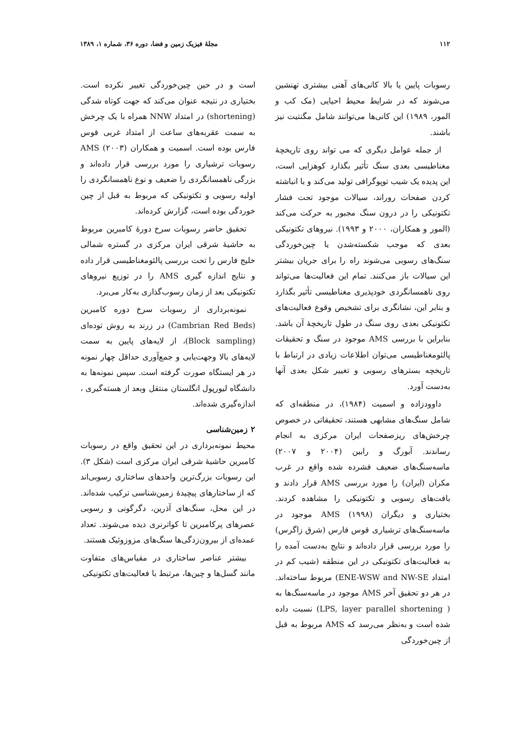۱۱۲ مجلهٔ فیزیک زمین و فضا، دوره ۳۶، شماره ۱، ۱۳۸۹
رسوبات پایین یا بالا کانی‌های آهنی بیشتری تهنشین می‌شوند که در شرایط محیط احیایی (مک کب و المور، ۱۹۸۹) این کانی‌ها می‌توانند شامل مگنتیت نیز باشند.
از جمله عوامل دیگری که می تواند روی تاریخچهٔ مغناطیسی بعدی سنگ تأثیر بگذارد کوهزایی است، این پدیده یک شیب توپوگرافی تولید می‌کند و با انباشته کردن صفحات روراند، سیالات موجود تحت فشار تکتونیکی را در درون سنگ مجبور به حرکت می‌کند (المور و همکاران، ۲۰۰۰ و ۱۹۹۳). نیروهای تکتونیکی بعدی که موجب شکسته‌شدن یا چین‌خوردگی سنگ‌های رسوبی می‌شوند راه را برای جریان بیشتر این سیالات باز می‌کنند. تمام این فعالیت‌ها می‌تواند روی ناهمسانگردی خودپذیری مغناطیسی تأثیر بگذارد و بنابر این، نشانگری برای تشخیص وقوع فعالیت‌های تکتونیکی بعدی روی سنگ در طول تاریخچهٔ آن باشد. بنابراین با بررسی AMS موجود در سنگ و تحقیقات پالئومغناطیسی می‌توان اطلاعات زیادی در ارتباط با تاریخچه بسترهای رسوبی و تغییر شکل بعدی آنها به‌دست آورد.
داوودزاده و اسمیت (۱۹۸۴)، در منطقه‌ای که شامل سنگ‌های مشابهی هستند، تحقیقاتی در خصوص چرخش‌های ریزصفحات ایران مرکزی به انجام رساندند. آبورگ و رابین (۲۰۰۴ و ۲۰۰۷) ماسه‌سنگ‌های ضعیف فشرده شده واقع در غرب مکران (ایران) را مورد بررسی AMS قرار دادند و بافت‌های رسوبی و تکتونیکی را مشاهده کردند. بختیاری و دیگران (۱۹۹۸) AMS موجود در ماسه‌سنگ‌های ترشیاری قوس فارس (شرق زاگرس) را مورد بررسی قرار داده‌اند و نتایج به‌دست آمده را به فعالیت‌های تکتونیکی در این منطقه (شیب کم در امتداد ENE-WSW and NW-SE) مربوط ساخته‌اند. در هر دو تحقیق آخر AMS موجود در ماسه‌سنگ‌ها به ( LPS, layer parallel shortening) نسبت داده شده است و به‌نظر می‌رسد که AMS مربوط به قبل از چین‌خوردگی
است و در حین چین‌خوردگی تغییر نکرده است. بختیاری در نتیجه عنوان می‌کند که جهت کوتاه شدگی (shortening) در امتداد NNW همراه با یک چرخش به سمت عقربه‌های ساعت از امتداد غربی قوس فارس بوده است. اسمیت و همکاران (۲۰۰۳) AMS رسوبات ترشیاری را مورد بررسی قرار داده‌اند و بزرگی ناهمسانگردی را ضعیف و نوع ناهمسانگردی را اولیه رسوبی و تکتونیکی که مربوط به قبل از چین خوردگی بوده است، گزارش کرده‌اند.
تحقیق حاضر رسوبات سرخ دورهٔ کامبرین مربوط به حاشیهٔ شرقی ایران مرکزی در گستره شمالی خلیج فارس را تحت بررسی پالئومغناطیسی قرار داده و نتایج اندازه گیری AMS را در توزیع نیروهای تکتونیکی بعد از زمان رسوب‌گذاری به‌کار می‌برد.
نمونه‌برداری از رسوبات سرخ دوره کامبرین (Cambrian Red Beds) در زرند به روش توده‌ای (Block sampling)، از لایه‌های پایین به سمت لایه‌های بالا وجهت‌یابی و جمع‌آوری حداقل چهار نمونه در هر ایستگاه صورت گرفته است. سپس نمونه‌ها به دانشگاه لیورپول انگلستان منتقل وبعد از هسته‌گیری ، اندازه‌گیری شده‌اند.
۲ زمین‌شناسی
محیط نمونه‌برداری در این تحقیق واقع در رسوبات کامبرین حاشیهٔ شرقی ایران مرکزی است (شکل ۳). این رسوبات بزرگ‌ترین واحدهای ساختاری رسوبی‌اند که از ساختارهای پیچیدهٔ زمین‌شناسی ترکیب شده‌اند. در این محل، سنگ‌های آذرین، دگرگونی و رسوبی عصرهای پرکامبرین تا کواترنری دیده می‌شوند. تعداد عمده‌ای از بیرون‌زدگی‌ها سنگ‌های مزوزوئیک هستند.
بیشتر عناصر ساختاری در مقیاس‌های متفاوت مانند گسل‌ها و چین‌ها، مرتبط با فعالیت‌های تکتونیکی